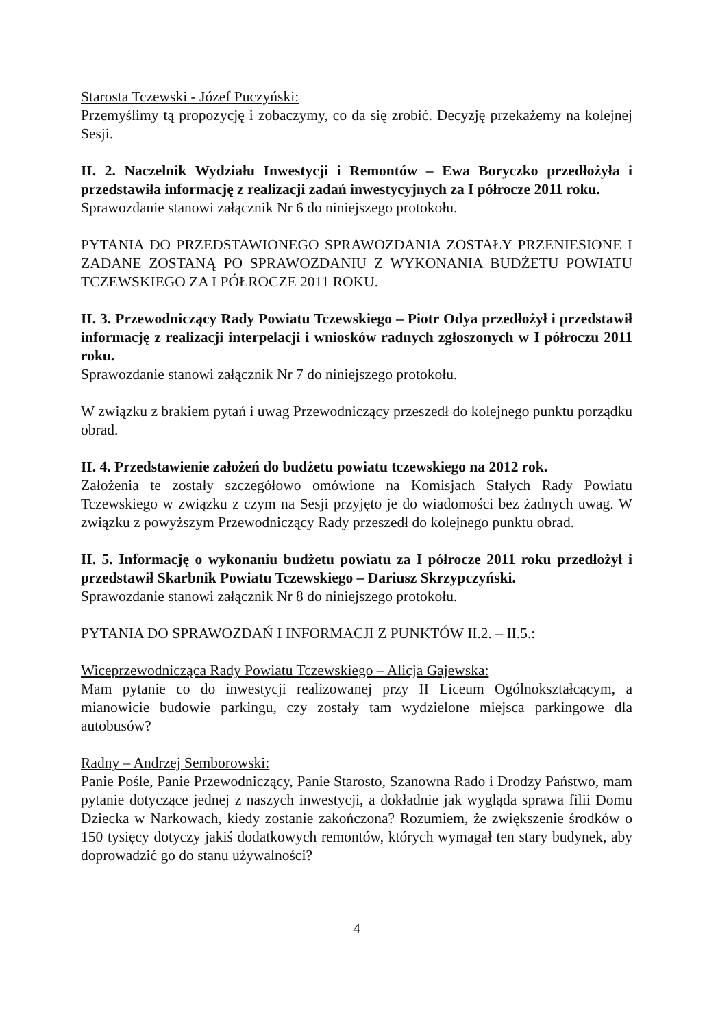Starosta Tczewski - Józef Puczyński:
Przemyślimy tą propozycję i zobaczymy, co da się zrobić. Decyzję przekażemy na kolejnej Sesji.
II. 2. Naczelnik Wydziału Inwestycji i Remontów – Ewa Boryczko przedłożyła i przedstawiła informację z realizacji zadań inwestycyjnych za I półrocze 2011 roku.
Sprawozdanie stanowi załącznik Nr 6 do niniejszego protokołu.
PYTANIA DO PRZEDSTAWIONEGO SPRAWOZDANIA ZOSTAŁY PRZENIESIONE I ZADANE ZOSTANĄ PO SPRAWOZDANIU Z WYKONANIA BUDŻETU POWIATU TCZEWSKIEGO ZA I PÓŁROCZE 2011 ROKU.
II. 3. Przewodniczący Rady Powiatu Tczewskiego – Piotr Odya przedłożył i przedstawił informację z realizacji interpelacji i wniosków radnych zgłoszonych w I półroczu 2011 roku.
Sprawozdanie stanowi załącznik Nr 7 do niniejszego protokołu.
W związku z brakiem pytań i uwag Przewodniczący przeszedł do kolejnego punktu porządku obrad.
II. 4. Przedstawienie założeń do budżetu powiatu tczewskiego na 2012 rok.
Założenia te zostały szczegółowo omówione na Komisjach Stałych Rady Powiatu Tczewskiego w związku z czym na Sesji przyjęto je do wiadomości bez żadnych uwag. W związku z powyższym Przewodniczący Rady przeszedł do kolejnego punktu obrad.
II. 5. Informację o wykonaniu budżetu powiatu za I półrocze 2011 roku przedłożył i przedstawił Skarbnik Powiatu Tczewskiego – Dariusz Skrzypczyński.
Sprawozdanie stanowi załącznik Nr 8 do niniejszego protokołu.
PYTANIA DO SPRAWOZDAŃ I INFORMACJI Z PUNKTÓW II.2. – II.5.:
Wiceprzewodnicząca Rady Powiatu Tczewskiego – Alicja Gajewska:
Mam pytanie co do inwestycji realizowanej przy II Liceum Ogólnokształcącym, a mianowicie budowie parkingu, czy zostały tam wydzielone miejsca parkingowe dla autobusów?
Radny – Andrzej Semborowski:
Panie Pośle, Panie Przewodniczący, Panie Starosto, Szanowna Rado i Drodzy Państwo, mam pytanie dotyczące jednej z naszych inwestycji, a dokładnie jak wygląda sprawa filii Domu Dziecka w Narkowach, kiedy zostanie zakończona? Rozumiem, że zwiększenie środków o 150 tysięcy dotyczy jakiś dodatkowych remontów, których wymagał ten stary budynek, aby doprowadzić go do stanu używalności?
4